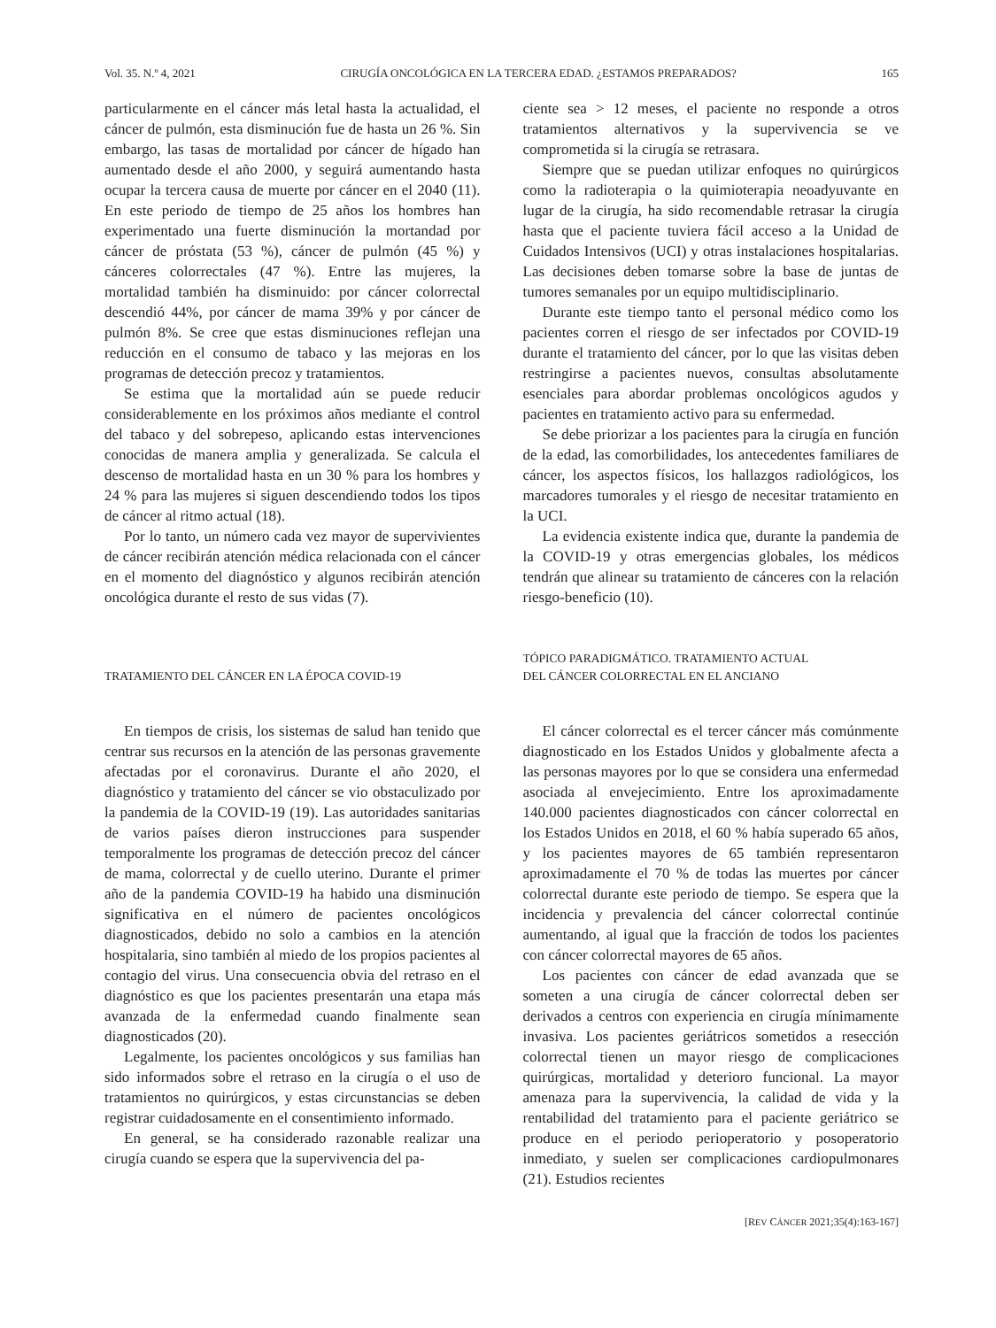Vol. 35. N.º 4, 2021 CIRUGÍA ONCOLÓGICA EN LA TERCERA EDAD. ¿ESTAMOS PREPARADOS? 165
particularmente en el cáncer más letal hasta la actualidad, el cáncer de pulmón, esta disminución fue de hasta un 26 %. Sin embargo, las tasas de mortalidad por cáncer de hígado han aumentado desde el año 2000, y seguirá aumentando hasta ocupar la tercera causa de muerte por cáncer en el 2040 (11). En este periodo de tiempo de 25 años los hombres han experimentado una fuerte disminución la mortandad por cáncer de próstata (53 %), cáncer de pulmón (45 %) y cánceres colorrectales (47 %). Entre las mujeres, la mortalidad también ha disminuido: por cáncer colorrectal descendió 44%, por cáncer de mama 39% y por cáncer de pulmón 8%. Se cree que estas disminuciones reflejan una reducción en el consumo de tabaco y las mejoras en los programas de detección precoz y tratamientos.
Se estima que la mortalidad aún se puede reducir considerablemente en los próximos años mediante el control del tabaco y del sobrepeso, aplicando estas intervenciones conocidas de manera amplia y generalizada. Se calcula el descenso de mortalidad hasta en un 30 % para los hombres y 24 % para las mujeres si siguen descendiendo todos los tipos de cáncer al ritmo actual (18).
Por lo tanto, un número cada vez mayor de supervivientes de cáncer recibirán atención médica relacionada con el cáncer en el momento del diagnóstico y algunos recibirán atención oncológica durante el resto de sus vidas (7).
TRATAMIENTO DEL CÁNCER EN LA ÉPOCA COVID-19
En tiempos de crisis, los sistemas de salud han tenido que centrar sus recursos en la atención de las personas gravemente afectadas por el coronavirus. Durante el año 2020, el diagnóstico y tratamiento del cáncer se vio obstaculizado por la pandemia de la COVID-19 (19). Las autoridades sanitarias de varios países dieron instrucciones para suspender temporalmente los programas de detección precoz del cáncer de mama, colorrectal y de cuello uterino. Durante el primer año de la pandemia COVID-19 ha habido una disminución significativa en el número de pacientes oncológicos diagnosticados, debido no solo a cambios en la atención hospitalaria, sino también al miedo de los propios pacientes al contagio del virus. Una consecuencia obvia del retraso en el diagnóstico es que los pacientes presentarán una etapa más avanzada de la enfermedad cuando finalmente sean diagnosticados (20).
Legalmente, los pacientes oncológicos y sus familias han sido informados sobre el retraso en la cirugía o el uso de tratamientos no quirúrgicos, y estas circunstancias se deben registrar cuidadosamente en el consentimiento informado.
En general, se ha considerado razonable realizar una cirugía cuando se espera que la supervivencia del pa-
ciente sea > 12 meses, el paciente no responde a otros tratamientos alternativos y la supervivencia se ve comprometida si la cirugía se retrasara.
Siempre que se puedan utilizar enfoques no quirúrgicos como la radioterapia o la quimioterapia neoadyuvante en lugar de la cirugía, ha sido recomendable retrasar la cirugía hasta que el paciente tuviera fácil acceso a la Unidad de Cuidados Intensivos (UCI) y otras instalaciones hospitalarias. Las decisiones deben tomarse sobre la base de juntas de tumores semanales por un equipo multidisciplinario.
Durante este tiempo tanto el personal médico como los pacientes corren el riesgo de ser infectados por COVID-19 durante el tratamiento del cáncer, por lo que las visitas deben restringirse a pacientes nuevos, consultas absolutamente esenciales para abordar problemas oncológicos agudos y pacientes en tratamiento activo para su enfermedad.
Se debe priorizar a los pacientes para la cirugía en función de la edad, las comorbilidades, los antecedentes familiares de cáncer, los aspectos físicos, los hallazgos radiológicos, los marcadores tumorales y el riesgo de necesitar tratamiento en la UCI.
La evidencia existente indica que, durante la pandemia de la COVID-19 y otras emergencias globales, los médicos tendrán que alinear su tratamiento de cánceres con la relación riesgo-beneficio (10).
TÓPICO PARADIGMÁTICO. TRATAMIENTO ACTUAL
DEL CÁNCER COLORRECTAL EN EL ANCIANO
El cáncer colorrectal es el tercer cáncer más comúnmente diagnosticado en los Estados Unidos y globalmente afecta a las personas mayores por lo que se considera una enfermedad asociada al envejecimiento. Entre los aproximadamente 140.000 pacientes diagnosticados con cáncer colorrectal en los Estados Unidos en 2018, el 60 % había superado 65 años, y los pacientes mayores de 65 también representaron aproximadamente el 70 % de todas las muertes por cáncer colorrectal durante este periodo de tiempo. Se espera que la incidencia y prevalencia del cáncer colorrectal continúe aumentando, al igual que la fracción de todos los pacientes con cáncer colorrectal mayores de 65 años.
Los pacientes con cáncer de edad avanzada que se someten a una cirugía de cáncer colorrectal deben ser derivados a centros con experiencia en cirugía mínimamente invasiva. Los pacientes geriátricos sometidos a resección colorrectal tienen un mayor riesgo de complicaciones quirúrgicas, mortalidad y deterioro funcional. La mayor amenaza para la supervivencia, la calidad de vida y la rentabilidad del tratamiento para el paciente geriátrico se produce en el periodo perioperatorio y posoperatorio inmediato, y suelen ser complicaciones cardiopulmonares (21). Estudios recientes
[REV CÁNCER 2021;35(4):163-167]